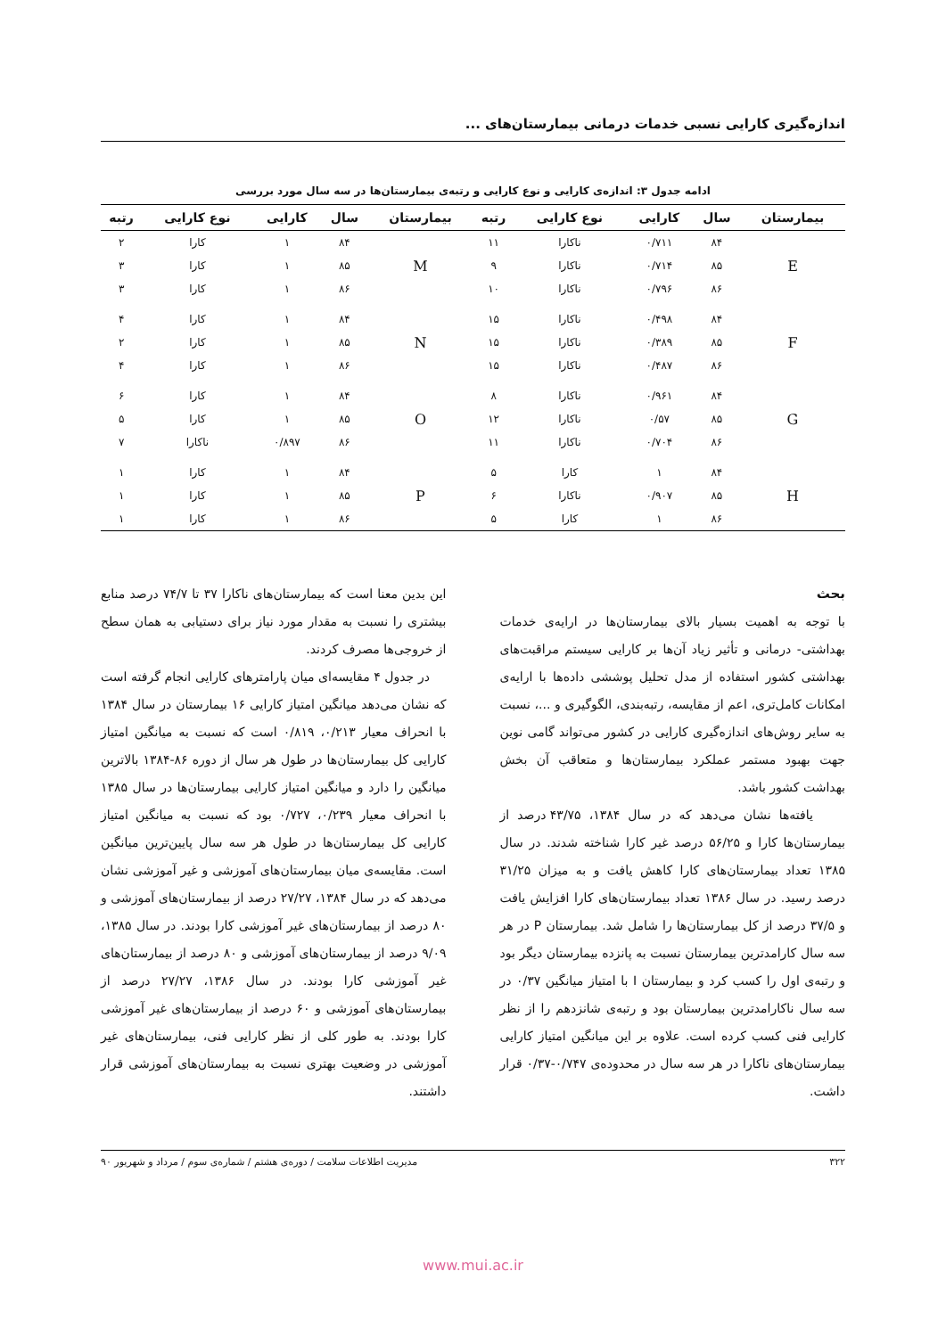اندازه‌گیری کارایی نسبی خدمات درمانی بیمارستان‌های ...
ادامه جدول ۳: اندازه‌ی کارایی و نوع کارایی و رتبه‌ی بیمارستان‌ها در سه سال مورد بررسی
| بیمارستان | سال | کارایی | نوع کارایی | رتبه | بیمارستان | سال | کارایی | نوع کارایی | رتبه |
| --- | --- | --- | --- | --- | --- | --- | --- | --- | --- |
| E | ۸۴ | ۰/۷۱۱ | ناکارا | ۱۱ | M | ۸۴ | ۱ | کارا | ۲ |
| | ۸۵ | ۰/۷۱۴ | ناکارا | ۹ | | ۸۵ | ۱ | کارا | ۳ |
| | ۸۶ | ۰/۷۹۶ | ناکارا | ۱۰ | | ۸۶ | ۱ | کارا | ۳ |
| F | ۸۴ | ۰/۴۹۸ | ناکارا | ۱۵ | N | ۸۴ | ۱ | کارا | ۴ |
| | ۸۵ | ۰/۳۸۹ | ناکارا | ۱۵ | | ۸۵ | ۱ | کارا | ۲ |
| | ۸۶ | ۰/۴۸۷ | ناکارا | ۱۵ | | ۸۶ | ۱ | کارا | ۴ |
| G | ۸۴ | ۰/۹۶۱ | ناکارا | ۸ | O | ۸۴ | ۱ | کارا | ۶ |
| | ۸۵ | ۰/۵۷ | ناکارا | ۱۲ | | ۸۵ | ۱ | کارا | ۵ |
| | ۸۶ | ۰/۷۰۴ | ناکارا | ۱۱ | | ۸۶ | ۰/۸۹۷ | ناکارا | ۷ |
| H | ۸۴ | ۱ | کارا | ۵ | P | ۸۴ | ۱ | کارا | ۱ |
| | ۸۵ | ۰/۹۰۷ | ناکارا | ۶ | | ۸۵ | ۱ | کارا | ۱ |
| | ۸۶ | ۱ | کارا | ۵ | | ۸۶ | ۱ | کارا | ۱ |
بحث
با توجه به اهمیت بسیار بالای بیمارستان‌ها در ارایه‌ی خدمات بهداشتی- درمانی و تأثیر زیاد آن‌ها بر کارایی سیستم مراقبت‌های بهداشتی کشور استفاده از مدل تحلیل پوششی داده‌ها با ارایه‌ی امکانات کامل‌تری، اعم از مقایسه، رتبه‌بندی، الگوگیری و ...، نسبت به سایر روش‌های اندازه‌گیری کارایی در کشور می‌تواند گامی نوین جهت بهبود مستمر عملکرد بیمارستان‌ها و متعاقب آن بخش بهداشت کشور باشد.
یافته‌ها نشان می‌دهد که در سال ۱۳۸۴، ۴۳/۷۵ درصد از بیمارستان‌ها کارا و ۵۶/۲۵ درصد غیر کارا شناخته شدند. در سال ۱۳۸۵ تعداد بیمارستان‌های کارا کاهش یافت و به میزان ۳۱/۲۵ درصد رسید. در سال ۱۳۸۶ تعداد بیمارستان‌های کارا افزایش یافت و ۳۷/۵ درصد از کل بیمارستان‌ها را شامل شد. بیمارستان P در هر سه سال کارامدترین بیمارستان نسبت به پانزده بیمارستان دیگر بود و رتبه‌ی اول را کسب کرد و بیمارستان I با امتیاز میانگین ۰/۳۷ در سه سال ناکارامدترین بیمارستان بود و رتبه‌ی شانزدهم را از نظر کارایی فنی کسب کرده است. علاوه بر این میانگین امتیاز کارایی بیمارستان‌های ناکارا در هر سه سال در محدوده‌ی ۰/۷۴۷-۰/۳۷ قرار داشت.
این بدین معنا است که بیمارستان‌های ناکارا ۳۷ تا ۷۴/۷ درصد منابع بیشتری را نسبت به مقدار مورد نیاز برای دستیابی به همان سطح از خروجی‌ها مصرف کردند.
در جدول ۴ مقایسه‌ای میان پارامترهای کارایی انجام گرفته است که نشان می‌دهد میانگین امتیاز کارایی ۱۶ بیمارستان در سال ۱۳۸۴ با انحراف معیار ۰/۲۱۳، ۰/۸۱۹ است که نسبت به میانگین امتیاز کارایی کل بیمارستان‌ها در طول هر سال از دوره ۸۶-۱۳۸۴ بالاترین میانگین را دارد و میانگین امتیاز کارایی بیمارستان‌ها در سال ۱۳۸۵ با انحراف معیار ۰/۲۳۹، ۰/۷۲۷ بود که نسبت به میانگین امتیاز کارایی کل بیمارستان‌ها در طول هر سه سال پایین‌ترین میانگین است. مقایسه‌ی میان بیمارستان‌های آموزشی و غیر آموزشی نشان می‌دهد که در سال ۱۳۸۴، ۲۷/۲۷ درصد از بیمارستان‌های آموزشی و ۸۰ درصد از بیمارستان‌های غیر آموزشی کارا بودند. در سال ۱۳۸۵، ۹/۰۹ درصد از بیمارستان‌های آموزشی و ۸۰ درصد از بیمارستان‌های غیر آموزشی کارا بودند. در سال ۱۳۸۶، ۲۷/۲۷ درصد از بیمارستان‌های آموزشی و ۶۰ درصد از بیمارستان‌های غیر آموزشی کارا بودند. به طور کلی از نظر کارایی فنی، بیمارستان‌های غیر آموزشی در وضعیت بهتری نسبت به بیمارستان‌های آموزشی قرار داشتند.
۳۲۲ مدیریت اطلاعات سلامت / دوره‌ی هشتم / شماره‌ی سوم / مرداد و شهریور ۹۰
www.mui.ac.ir